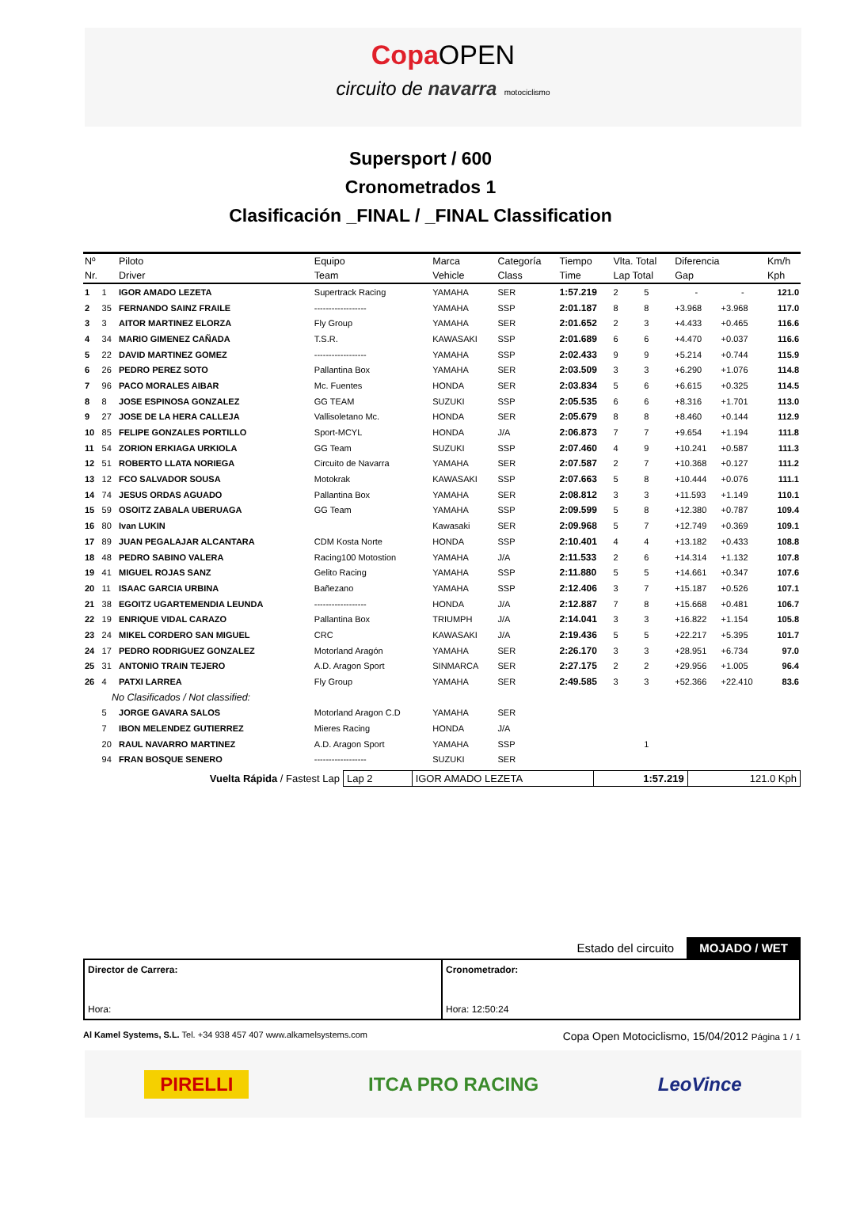Copa OPEN
circuito de navarra motociclismo
Supersport / 600
Cronometrados 1
Clasificación _FINAL / _FINAL Classification
| Nº | | Piloto | Equipo | Marca | Categoría | Tiempo | Vlta. Total | | Diferencia | | Km/h |
| --- | --- | --- | --- | --- | --- | --- | --- | --- | --- | --- | --- |
| Nr. | | Driver | Team | Vehicle | Class | Time | Lap Total | | Gap | | Kph |
| 1 | 1 | IGOR AMADO LEZETA | Supertrack Racing | YAMAHA | SER | 1:57.219 | 2 | 5 | - | - | 121.0 |
| 2 | 35 | FERNANDO SAINZ FRAILE | ------------------ | YAMAHA | SSP | 2:01.187 | 8 | 8 | +3.968 | +3.968 | 117.0 |
| 3 | 3 | AITOR MARTINEZ ELORZA | Fly Group | YAMAHA | SER | 2:01.652 | 2 | 3 | +4.433 | +0.465 | 116.6 |
| 4 | 34 | MARIO GIMENEZ CAÑADA | T.S.R. | KAWASAKI | SSP | 2:01.689 | 6 | 6 | +4.470 | +0.037 | 116.6 |
| 5 | 22 | DAVID MARTINEZ GOMEZ | ------------------ | YAMAHA | SSP | 2:02.433 | 9 | 9 | +5.214 | +0.744 | 115.9 |
| 6 | 26 | PEDRO PEREZ SOTO | Pallantina Box | YAMAHA | SER | 2:03.509 | 3 | 3 | +6.290 | +1.076 | 114.8 |
| 7 | 96 | PACO MORALES AIBAR | Mc. Fuentes | HONDA | SER | 2:03.834 | 5 | 6 | +6.615 | +0.325 | 114.5 |
| 8 | 8 | JOSE ESPINOSA GONZALEZ | GG TEAM | SUZUKI | SSP | 2:05.535 | 6 | 6 | +8.316 | +1.701 | 113.0 |
| 9 | 27 | JOSE DE LA HERA CALLEJA | Vallisoletano Mc. | HONDA | SER | 2:05.679 | 8 | 8 | +8.460 | +0.144 | 112.9 |
| 10 | 85 | FELIPE GONZALES PORTILLO | Sport-MCYL | HONDA | J/A | 2:06.873 | 7 | 7 | +9.654 | +1.194 | 111.8 |
| 11 | 54 | ZORION ERKIAGA URKIOLA | GG Team | SUZUKI | SSP | 2:07.460 | 4 | 9 | +10.241 | +0.587 | 111.3 |
| 12 | 51 | ROBERTO LLATA NORIEGA | Circuito de Navarra | YAMAHA | SER | 2:07.587 | 2 | 7 | +10.368 | +0.127 | 111.2 |
| 13 | 12 | FCO SALVADOR SOUSA | Motokrak | KAWASAKI | SSP | 2:07.663 | 5 | 8 | +10.444 | +0.076 | 111.1 |
| 14 | 74 | JESUS ORDAS AGUADO | Pallantina Box | YAMAHA | SER | 2:08.812 | 3 | 3 | +11.593 | +1.149 | 110.1 |
| 15 | 59 | OSOITZ ZABALA UBERUAGA | GG Team | YAMAHA | SSP | 2:09.599 | 5 | 8 | +12.380 | +0.787 | 109.4 |
| 16 | 80 | Ivan LUKIN | | Kawasaki | SER | 2:09.968 | 5 | 7 | +12.749 | +0.369 | 109.1 |
| 17 | 89 | JUAN PEGALAJAR ALCANTARA | CDM Kosta Norte | HONDA | SSP | 2:10.401 | 4 | 4 | +13.182 | +0.433 | 108.8 |
| 18 | 48 | PEDRO SABINO VALERA | Racing100 Motostion | YAMAHA | J/A | 2:11.533 | 2 | 6 | +14.314 | +1.132 | 107.8 |
| 19 | 41 | MIGUEL ROJAS SANZ | Gelito Racing | YAMAHA | SSP | 2:11.880 | 5 | 5 | +14.661 | +0.347 | 107.6 |
| 20 | 11 | ISAAC GARCIA URBINA | Bañezano | YAMAHA | SSP | 2:12.406 | 3 | 7 | +15.187 | +0.526 | 107.1 |
| 21 | 38 | EGOITZ UGARTEMENDIA LEUNDA | ------------------ | HONDA | J/A | 2:12.887 | 7 | 8 | +15.668 | +0.481 | 106.7 |
| 22 | 19 | ENRIQUE VIDAL CARAZO | Pallantina Box | TRIUMPH | J/A | 2:14.041 | 3 | 3 | +16.822 | +1.154 | 105.8 |
| 23 | 24 | MIKEL CORDERO SAN MIGUEL | CRC | KAWASAKI | J/A | 2:19.436 | 5 | 5 | +22.217 | +5.395 | 101.7 |
| 24 | 17 | PEDRO RODRIGUEZ GONZALEZ | Motorland Aragón | YAMAHA | SER | 2:26.170 | 3 | 3 | +28.951 | +6.734 | 97.0 |
| 25 | 31 | ANTONIO TRAIN TEJERO | A.D. Aragon Sport | SINMARCA | SER | 2:27.175 | 2 | 2 | +29.956 | +1.005 | 96.4 |
| 26 | 4 | PATXI LARREA | Fly Group | YAMAHA | SER | 2:49.585 | 3 | 3 | +52.366 | +22.410 | 83.6 |
| No Clasificados / Not classified: | | | | | | | | | | | |
| | 5 | JORGE GAVARA SALOS | Motorland Aragon C.D | YAMAHA | SER | | | | | | |
| | 7 | IBON MELENDEZ GUTIERREZ | Mieres Racing | HONDA | J/A | | | | | | |
| | 20 | RAUL NAVARRO MARTINEZ | A.D. Aragon Sport | YAMAHA | SSP | | | 1 | | | |
| | 94 | FRAN BOSQUE SENERO | ------------------ | SUZUKI | SER | | | | | | |
| Vuelta Rápida / Fastest Lap | Lap 2 | IGOR AMADO LEZETA | 1:57.219 | 121.0 Kph |
Estado del circuito MOJADO / WET
Director de Carrera:
Hora:
Cronometrador:
Hora: 12:50:24
Al Kamel Systems, S.L. Tel. +34 938 457 407 www.alkamelsystems.com Copa Open Motociclismo, 15/04/2012 Página 1 / 1
PIRELLI ITCA PRO RACING LeoVince